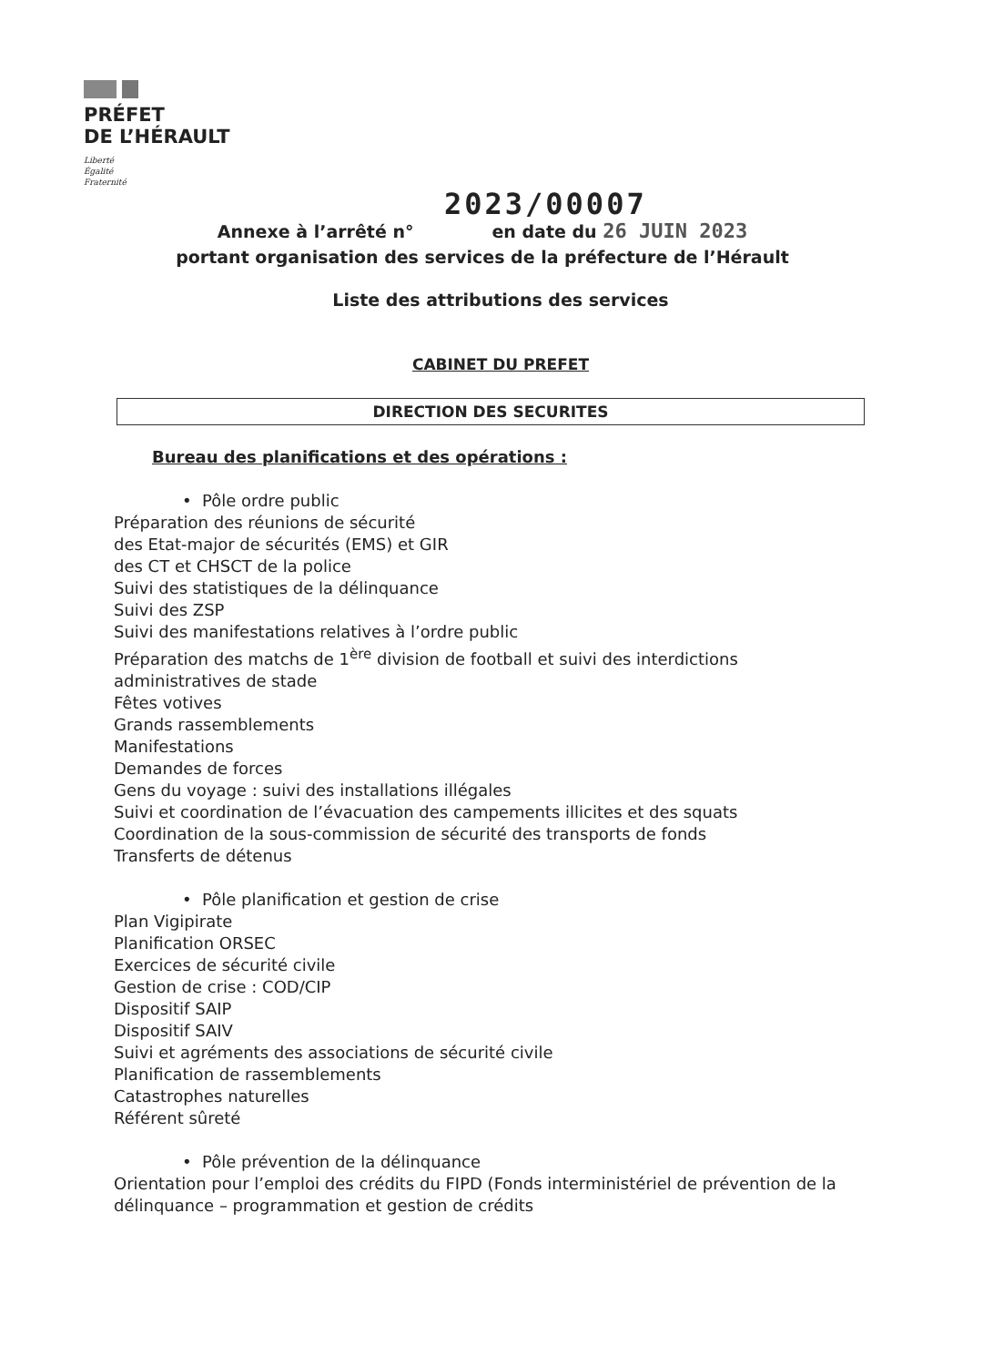PRÉFET
DE L’HÉRAULT
Liberté
Égalité
Fraternité
2023/00007
Annexe à l’arrêté n° en date du 26 JUIN 2023
portant organisation des services de la préfecture de l’Hérault
Liste des attributions des services
CABINET DU PREFET
DIRECTION DES SECURITES
Bureau des planifications et des opérations :
• Pôle ordre public
Préparation des réunions de sécurité
des Etat-major de sécurités (EMS) et GIR
des CT et CHSCT de la police
Suivi des statistiques de la délinquance
Suivi des ZSP
Suivi des manifestations relatives à l’ordre public
Préparation des matchs de 1<sup>ère</sup> division de football et suivi des interdictions administratives de stade
Fêtes votives
Grands rassemblements
Manifestations
Demandes de forces
Gens du voyage : suivi des installations illégales
Suivi et coordination de l’évacuation des campements illicites et des squats
Coordination de la sous-commission de sécurité des transports de fonds
Transferts de détenus
• Pôle planification et gestion de crise
Plan Vigipirate
Planification ORSEC
Exercices de sécurité civile
Gestion de crise : COD/CIP
Dispositif SAIP
Dispositif SAIV
Suivi et agréments des associations de sécurité civile
Planification de rassemblements
Catastrophes naturelles
Référent sûreté
• Pôle prévention de la délinquance
Orientation pour l’emploi des crédits du FIPD (Fonds interministériel de prévention de la délinquance – programmation et gestion de crédits